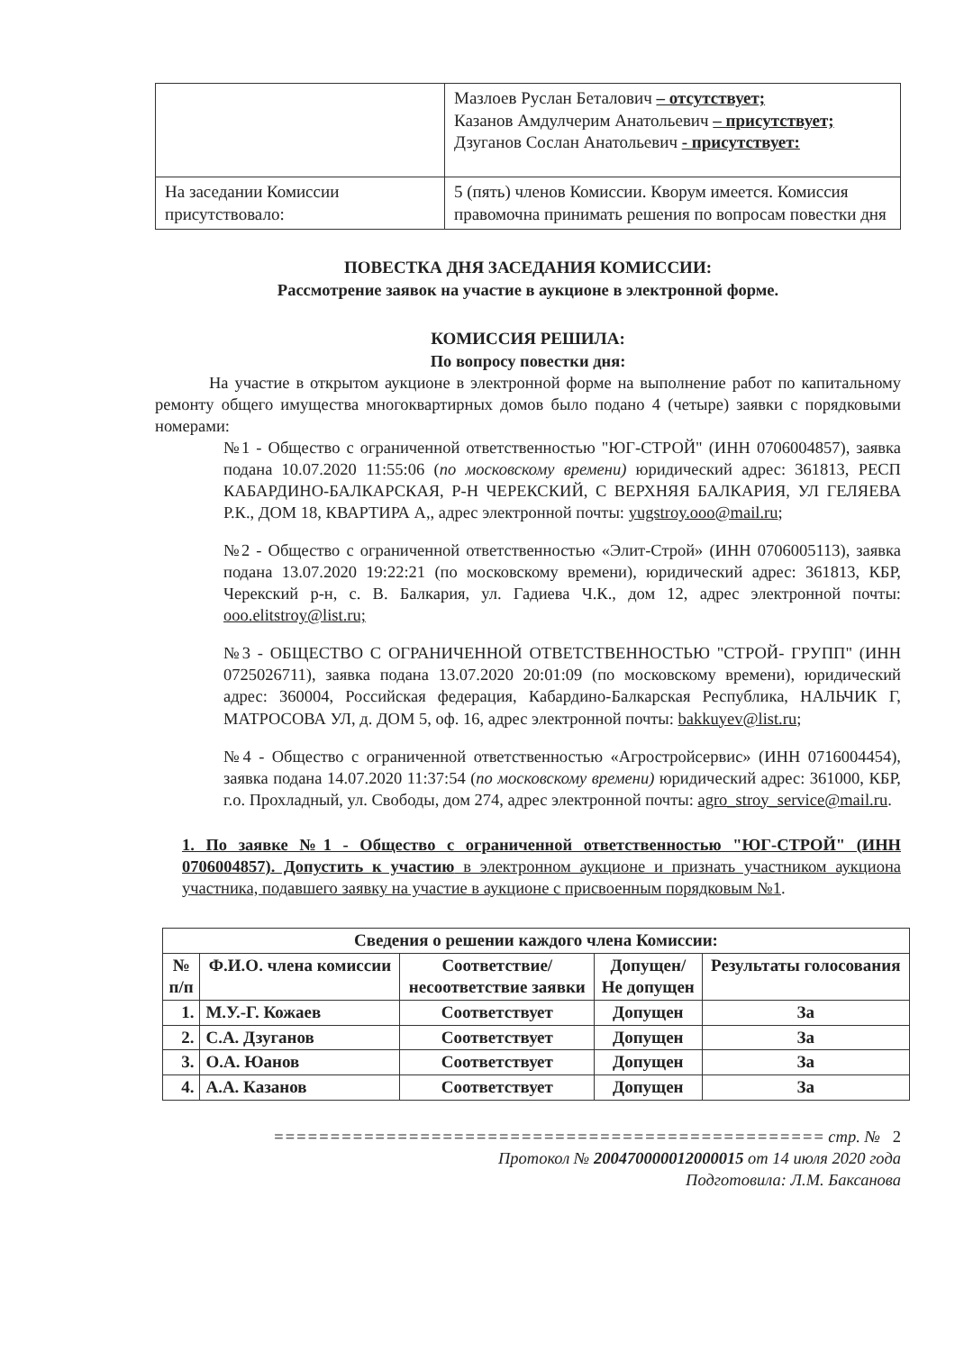| | Мазлоев Руслан Беталович – отсутствует; Казанов Амдулчерим Анатольевич – присутствует; Дзуганов Сослан Анатольевич - присутствует: |
| На заседании Комиссии присутствовало: | 5 (пять) членов Комиссии. Кворум имеется. Комиссия правомочна принимать решения по вопросам повестки дня |
ПОВЕСТКА ДНЯ ЗАСЕДАНИЯ КОМИССИИ:
Рассмотрение заявок на участие в аукционе в электронной форме.
КОМИССИЯ РЕШИЛА:
По вопросу повестки дня:
На участие в открытом аукционе в электронной форме на выполнение работ по капитальному ремонту общего имущества многоквартирных домов было подано 4 (четыре) заявки с порядковыми номерами:
№1 - Общество с ограниченной ответственностью "ЮГ-СТРОЙ" (ИНН 0706004857), заявка подана 10.07.2020 11:55:06 (по московскому времени) юридический адрес: 361813, РЕСП КАБАРДИНО-БАЛКАРСКАЯ, Р-Н ЧЕРЕКСКИЙ, С ВЕРХНЯЯ БАЛКАРИЯ, УЛ ГЕЛЯЕВА Р.К., ДОМ 18, КВАРТИРА А,, адрес электронной почты: yugstroy.ooo@mail.ru;
№2 - Общество с ограниченной ответственностью «Элит-Строй» (ИНН 0706005113), заявка подана 13.07.2020 19:22:21 (по московскому времени), юридический адрес: 361813, КБР, Черекский р-н, с. В. Балкария, ул. Гадиева Ч.К., дом 12, адрес электронной почты: ooo.elitstroy@list.ru;
№3 - ОБЩЕСТВО С ОГРАНИЧЕННОЙ ОТВЕТСТВЕННОСТЬЮ "СТРОЙ- ГРУПП" (ИНН 0725026711), заявка подана 13.07.2020 20:01:09 (по московскому времени), юридический адрес: 360004, Российская федерация, Кабардино-Балкарская Республика, НАЛЬЧИК Г, МАТРОСОВА УЛ, д. ДОМ 5, оф. 16, адрес электронной почты: bakkuyev@list.ru;
№4 - Общество с ограниченной ответственностью «Агростройсервис» (ИНН 0716004454), заявка подана 14.07.2020 11:37:54 (по московскому времени) юридический адрес: 361000, КБР, г.о. Прохладный, ул. Свободы, дом 274, адрес электронной почты: agro_stroy_service@mail.ru.
1. По заявке №1 - Общество с ограниченной ответственностью "ЮГ-СТРОЙ" (ИНН 0706004857). Допустить к участию в электронном аукционе и признать участником аукциона участника, подавшего заявку на участие в аукционе с присвоенным порядковым №1.
| Сведения о решении каждого члена Комиссии: | | | | |
| --- | --- | --- | --- | --- |
| № п/п | Ф.И.О. члена комиссии | Соответствие/ несоответствие заявки | Допущен/ Не допущен | Результаты голосования |
| 1. | М.У.-Г. Кожаев | Соответствует | Допущен | За |
| 2. | С.А. Дзуганов | Соответствует | Допущен | За |
| 3. | О.А. Юанов | Соответствует | Допущен | За |
| 4. | А.А. Казанов | Соответствует | Допущен | За |
================================================= стр. № 2
Протокол № 200470000012000015 от 14 июля 2020 года
Подготовила: Л.М. Баксанова